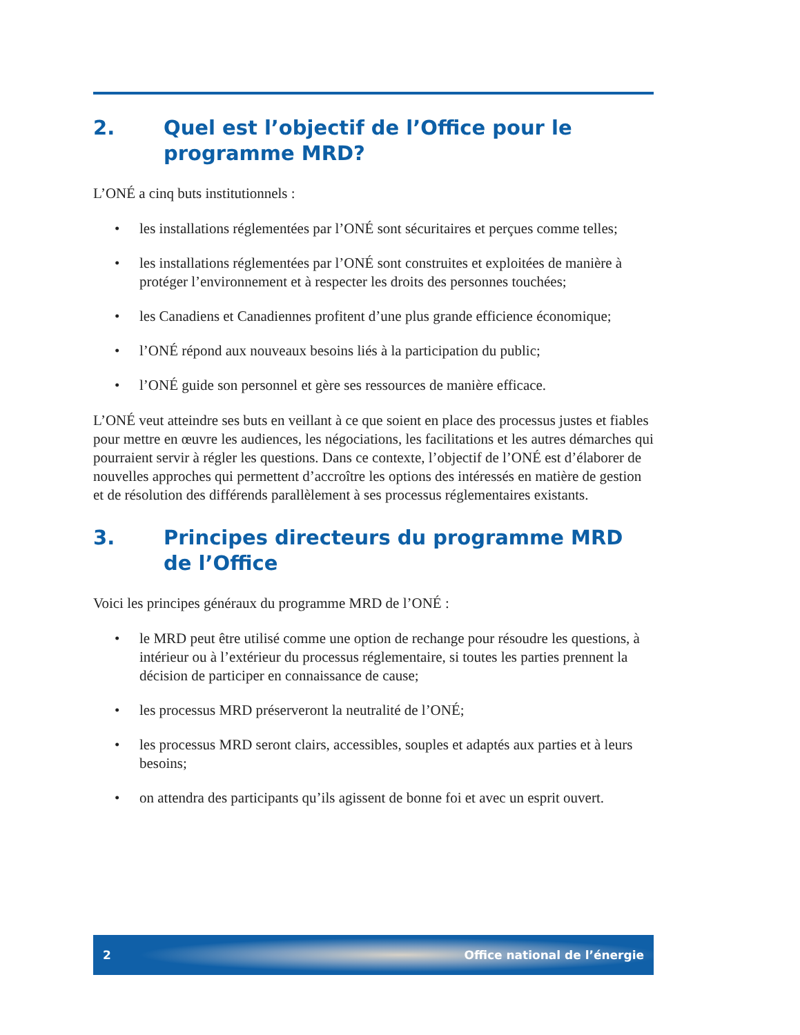2. Quel est l’objectif de l’Office pour le programme MRD?
L’ONÉ a cinq buts institutionnels :
• les installations réglementées par l’ONÉ sont sécuritaires et perçues comme telles;
• les installations réglementées par l’ONÉ sont construites et exploitées de manière à protéger l’environnement et à respecter les droits des personnes touchées;
• les Canadiens et Canadiennes profitent d’une plus grande efficience économique;
• l’ONÉ répond aux nouveaux besoins liés à la participation du public;
• l’ONÉ guide son personnel et gère ses ressources de manière efficace.
L’ONÉ veut atteindre ses buts en veillant à ce que soient en place des processus justes et fiables pour mettre en œuvre les audiences, les négociations, les facilitations et les autres démarches qui pourraient servir à régler les questions. Dans ce contexte, l’objectif de l’ONÉ est d’élaborer de nouvelles approches qui permettent d’accroître les options des intéressés en matière de gestion et de résolution des différends parallèlement à ses processus réglementaires existants.
3. Principes directeurs du programme MRD de l’Office
Voici les principes généraux du programme MRD de l’ONÉ :
• le MRD peut être utilisé comme une option de rechange pour résoudre les questions, à intérieur ou à l’extérieur du processus réglementaire, si toutes les parties prennent la décision de participer en connaissance de cause;
• les processus MRD préserveront la neutralité de l’ONÉ;
• les processus MRD seront clairs, accessibles, souples et adaptés aux parties et à leurs besoins;
• on attendra des participants qu’ils agissent de bonne foi et avec un esprit ouvert.
2 Office national de l’énergie